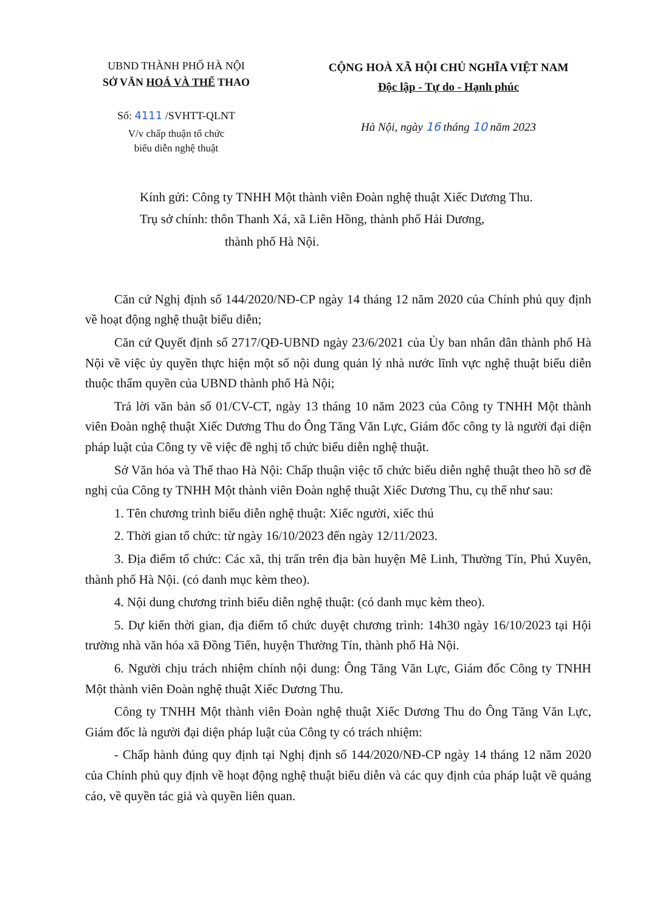UBND THÀNH PHỐ HÀ NỘI
SỞ VĂN HOÁ VÀ THỂ THAO
Số: 4111 /SVHTT-QLNT
V/v chấp thuận tổ chức
biểu diễn nghệ thuật
CỘNG HOÀ XÃ HỘI CHỦ NGHĨA VIỆT NAM
Độc lập - Tự do - Hạnh phúc
Hà Nội, ngày 16 tháng 10 năm 2023
Kính gửi: Công ty TNHH Một thành viên Đoàn nghệ thuật Xiếc Dương Thu.
Trụ sở chính: thôn Thanh Xá, xã Liên Hồng, thành phố Hải Dương,
thành phố Hà Nội.
Căn cứ Nghị định số 144/2020/NĐ-CP ngày 14 tháng 12 năm 2020 của Chính phủ quy định về hoạt động nghệ thuật biểu diễn;
Căn cứ Quyết định số 2717/QĐ-UBND ngày 23/6/2021 của Ủy ban nhân dân thành phố Hà Nội về việc ủy quyền thực hiện một số nội dung quản lý nhà nước lĩnh vực nghệ thuật biểu diễn thuộc thẩm quyền của UBND thành phố Hà Nội;
Trả lời văn bản số 01/CV-CT, ngày 13 tháng 10 năm 2023 của Công ty TNHH Một thành viên Đoàn nghệ thuật Xiếc Dương Thu do Ông Tăng Văn Lực, Giám đốc công ty là người đại diện pháp luật của Công ty về việc đề nghị tổ chức biểu diễn nghệ thuật.
Sở Văn hóa và Thể thao Hà Nội: Chấp thuận việc tổ chức biểu diễn nghệ thuật theo hồ sơ đề nghị của Công ty TNHH Một thành viên Đoàn nghệ thuật Xiếc Dương Thu, cụ thể như sau:
1. Tên chương trình biểu diễn nghệ thuật: Xiếc người, xiếc thú
2. Thời gian tổ chức: từ ngày 16/10/2023 đến ngày 12/11/2023.
3. Địa điểm tổ chức: Các xã, thị trấn trên địa bàn huyện Mê Linh, Thường Tín, Phú Xuyên, thành phố Hà Nội. (có danh mục kèm theo).
4. Nội dung chương trình biểu diễn nghệ thuật: (có danh mục kèm theo).
5. Dự kiến thời gian, địa điểm tổ chức duyệt chương trình: 14h30 ngày 16/10/2023 tại Hội trường nhà văn hóa xã Đồng Tiến, huyện Thường Tín, thành phố Hà Nội.
6. Người chịu trách nhiệm chính nội dung: Ông Tăng Văn Lực, Giám đốc Công ty TNHH Một thành viên Đoàn nghệ thuật Xiếc Dương Thu.
Công ty TNHH Một thành viên Đoàn nghệ thuật Xiếc Dương Thu do Ông Tăng Văn Lực, Giám đốc là người đại diện pháp luật của Công ty có trách nhiệm:
- Chấp hành đúng quy định tại Nghị định số 144/2020/NĐ-CP ngày 14 tháng 12 năm 2020 của Chính phủ quy định về hoạt động nghệ thuật biểu diễn và các quy định của pháp luật về quảng cáo, về quyền tác giả và quyền liên quan.